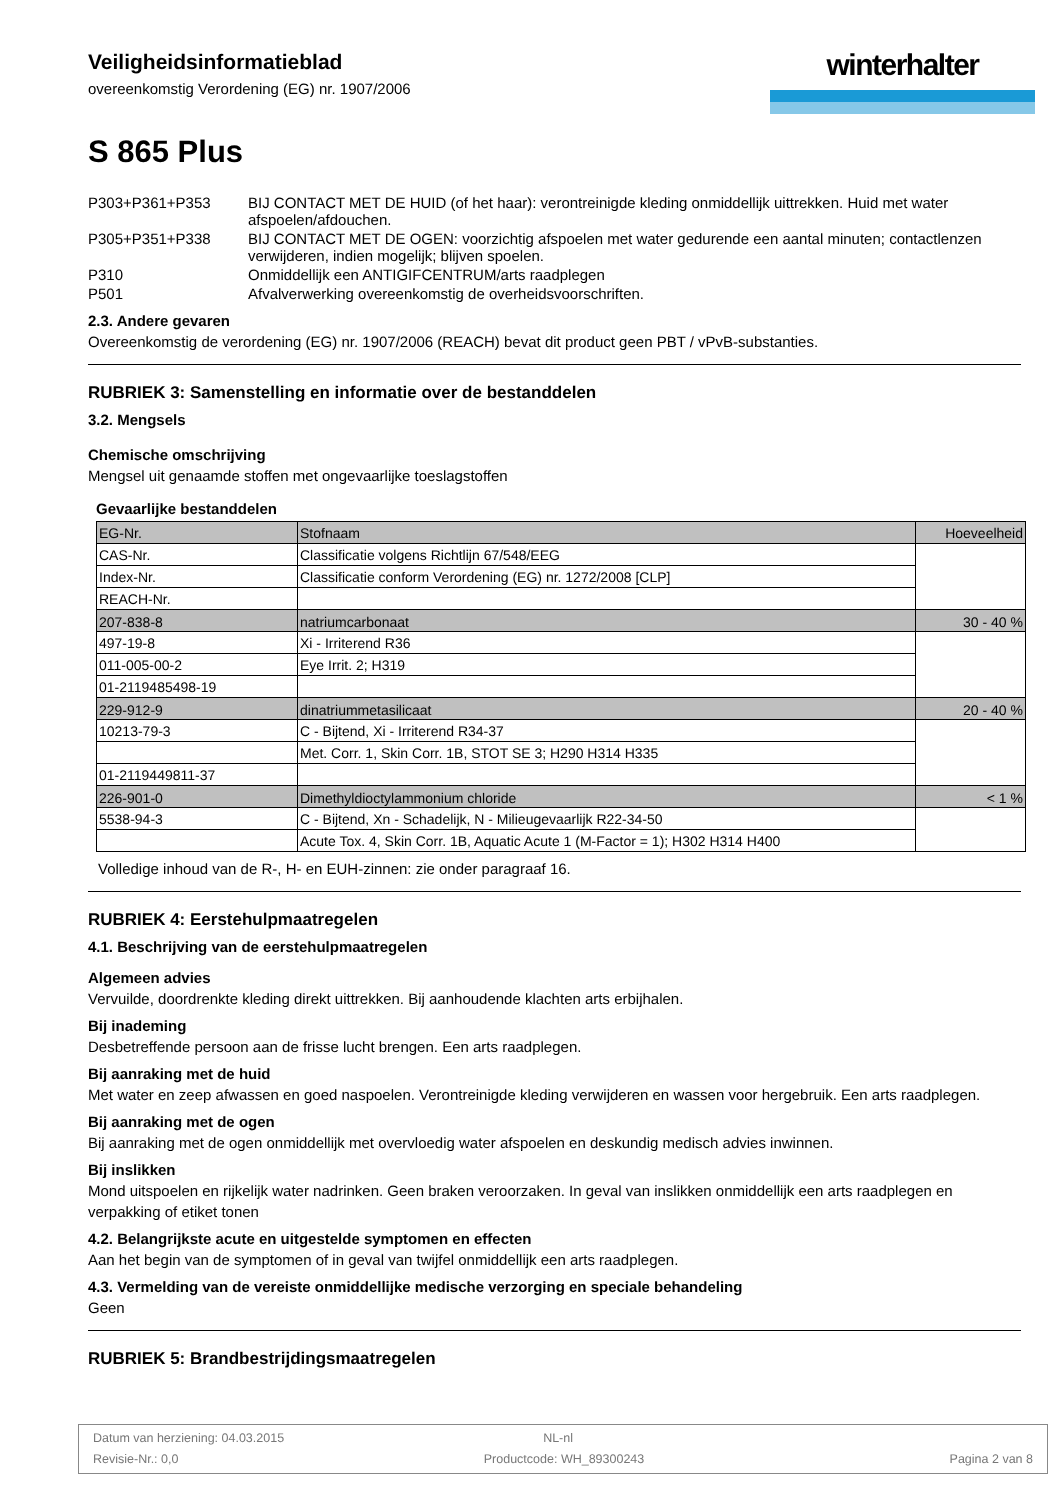Veiligheidsinformatieblad
overeenkomstig Verordening (EG) nr. 1907/2006
winterhalter
S 865 Plus
| P303+P361+P353 | BIJ CONTACT MET DE HUID (of het haar): verontreinigde kleding onmiddellijk uittrekken. Huid met water afspoelen/afdouchen. |
| P305+P351+P338 | BIJ CONTACT MET DE OGEN: voorzichtig afspoelen met water gedurende een aantal minuten; contactlenzen verwijderen, indien mogelijk; blijven spoelen. |
| P310 | Onmiddellijk een ANTIGIFCENTRUM/arts raadplegen |
| P501 | Afvalverwerking overeenkomstig de overheidsvoorschriften. |
2.3. Andere gevaren
Overeenkomstig de verordening (EG) nr. 1907/2006 (REACH) bevat dit product geen PBT / vPvB-substanties.
RUBRIEK 3: Samenstelling en informatie over de bestanddelen
3.2. Mengsels
Chemische omschrijving
Mengsel uit genaamde stoffen met ongevaarlijke toeslagstoffen
Gevaarlijke bestanddelen
| EG-Nr. | Stofnaam | Hoeveelheid |
| CAS-Nr. | Classificatie volgens Richtlijn 67/548/EEG | |
| Index-Nr. | Classificatie conform Verordening (EG) nr. 1272/2008 [CLP] | |
| REACH-Nr. | | |
| 207-838-8 | natriumcarbonaat | 30 - 40 % |
| 497-19-8 | Xi - Irriterend R36 | |
| 011-005-00-2 | Eye Irrit. 2; H319 | |
| 01-2119485498-19 | | |
| 229-912-9 | dinatriummetasilicaat | 20 - 40 % |
| 10213-79-3 | C - Bijtend, Xi - Irriterend R34-37 | |
| | Met. Corr. 1, Skin Corr. 1B, STOT SE 3; H290 H314 H335 | |
| 01-2119449811-37 | | |
| 226-901-0 | Dimethyldioctylammonium chloride | < 1 % |
| 5538-94-3 | C - Bijtend, Xn - Schadelijk, N - Milieugevaarlijk R22-34-50 | |
| | Acute Tox. 4, Skin Corr. 1B, Aquatic Acute 1 (M-Factor = 1); H302 H314 H400 | |
Volledige inhoud van de R-, H- en EUH-zinnen: zie onder paragraaf 16.
RUBRIEK 4: Eerstehulpmaatregelen
4.1. Beschrijving van de eerstehulpmaatregelen
Algemeen advies
Vervuilde, doordrenkte kleding direkt uittrekken. Bij aanhoudende klachten arts erbijhalen.
Bij inademing
Desbetreffende persoon aan de frisse lucht brengen. Een arts raadplegen.
Bij aanraking met de huid
Met water en zeep afwassen en goed naspoelen. Verontreinigde kleding verwijderen en wassen voor hergebruik. Een arts raadplegen.
Bij aanraking met de ogen
Bij aanraking met de ogen onmiddellijk met overvloedig water afspoelen en deskundig medisch advies inwinnen.
Bij inslikken
Mond uitspoelen en rijkelijk water nadrinken. Geen braken veroorzaken. In geval van inslikken onmiddellijk een arts raadplegen en verpakking of etiket tonen
4.2. Belangrijkste acute en uitgestelde symptomen en effecten
Aan het begin van de symptomen of in geval van twijfel onmiddellijk een arts raadplegen.
4.3. Vermelding van de vereiste onmiddellijke medische verzorging en speciale behandeling
Geen
RUBRIEK 5: Brandbestrijdingsmaatregelen
Datum van herziening: 04.03.2015 NL-nl
Revisie-Nr.: 0,0 Productcode: WH_89300243 Pagina 2 van 8